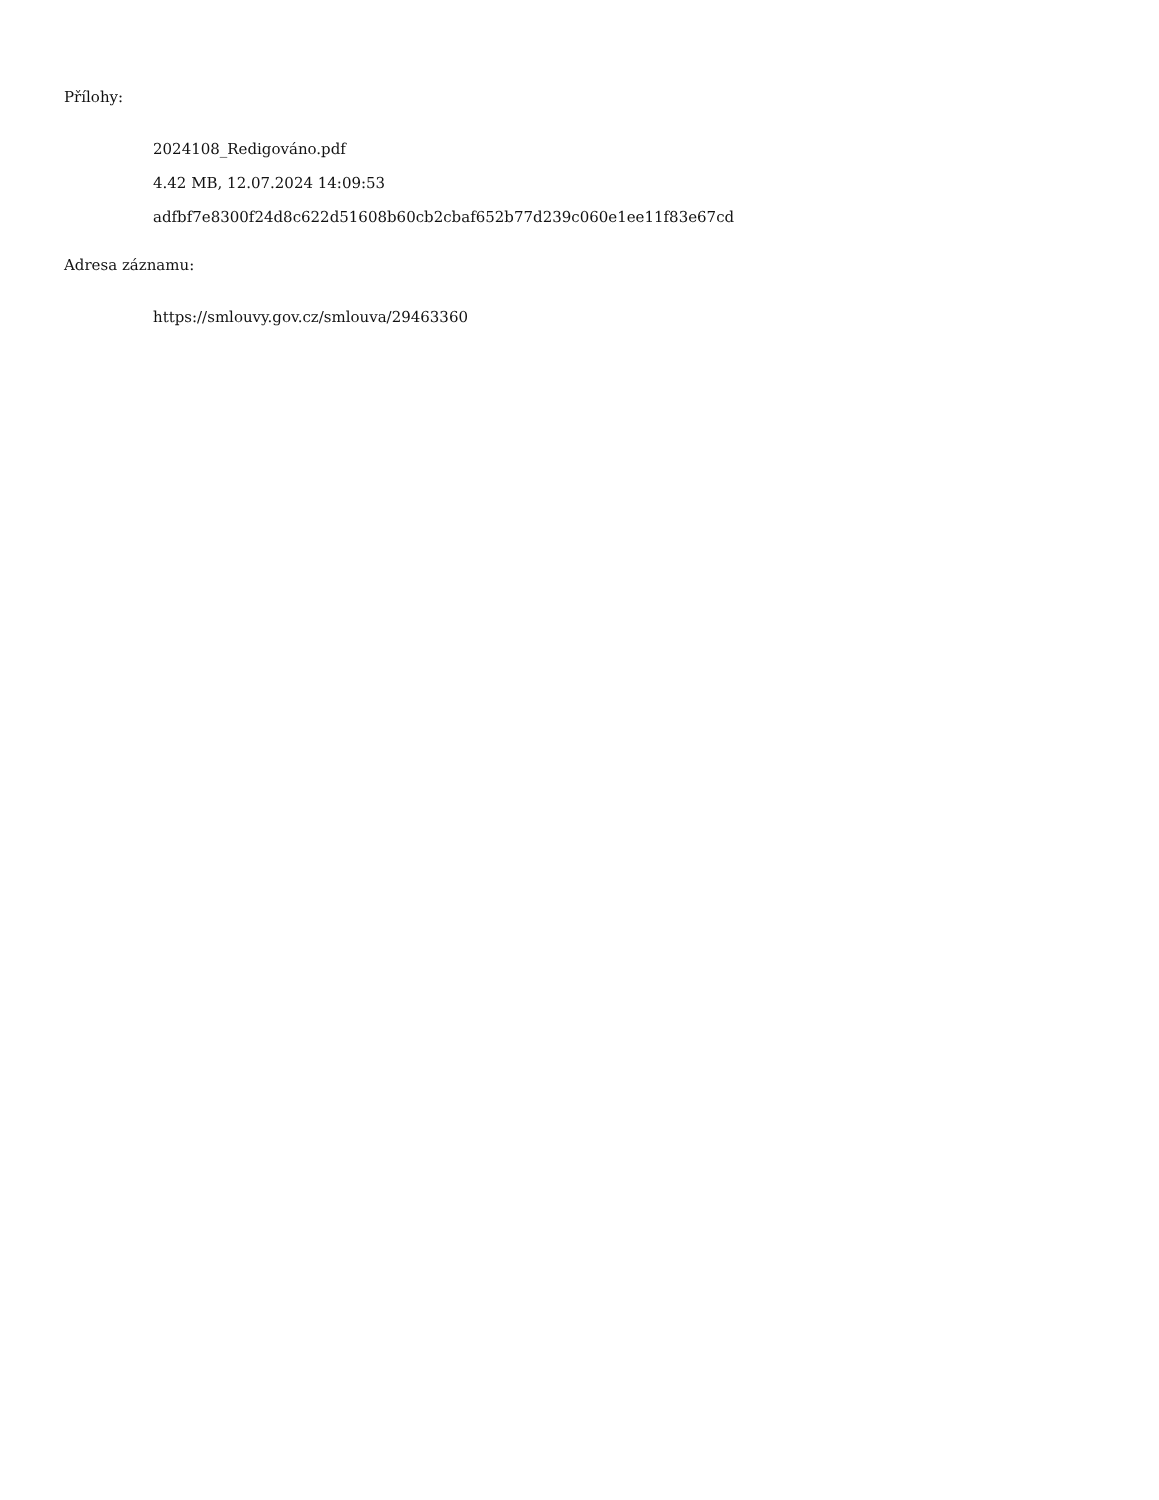Přílohy:
2024108_Redigováno.pdf
4.42 MB, 12.07.2024 14:09:53
adfbf7e8300f24d8c622d51608b60cb2cbaf652b77d239c060e1ee11f83e67cd
Adresa záznamu:
https://smlouvy.gov.cz/smlouva/29463360